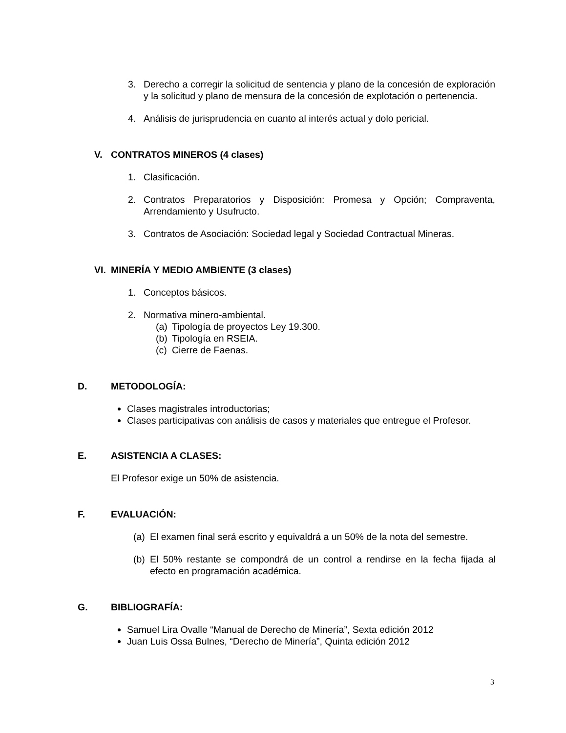3. Derecho a corregir la solicitud de sentencia y plano de la concesión de exploración y la solicitud y plano de mensura de la concesión de explotación o pertenencia.
4. Análisis de jurisprudencia en cuanto al interés actual y dolo pericial.
V. CONTRATOS MINEROS (4 clases)
1. Clasificación.
2. Contratos Preparatorios y Disposición: Promesa y Opción; Compraventa, Arrendamiento y Usufructo.
3. Contratos de Asociación: Sociedad legal y Sociedad Contractual Mineras.
VI. MINERÍA Y MEDIO AMBIENTE (3 clases)
1. Conceptos básicos.
2. Normativa minero-ambiental.
(a) Tipología de proyectos Ley 19.300.
(b) Tipología en RSEIA.
(c) Cierre de Faenas.
D. METODOLOGÍA:
Clases magistrales introductorias;
Clases participativas con análisis de casos y materiales que entregue el Profesor.
E. ASISTENCIA A CLASES:
El Profesor exige un 50% de asistencia.
F. EVALUACIÓN:
(a) El examen final será escrito y equivaldrá a un 50% de la nota del semestre.
(b) El 50% restante se compondrá de un control a rendirse en la fecha fijada al efecto en programación académica.
G. BIBLIOGRAFÍA:
Samuel Lira Ovalle “Manual de Derecho de Minería”, Sexta edición 2012
Juan Luis Ossa Bulnes, “Derecho de Minería”, Quinta edición 2012
3